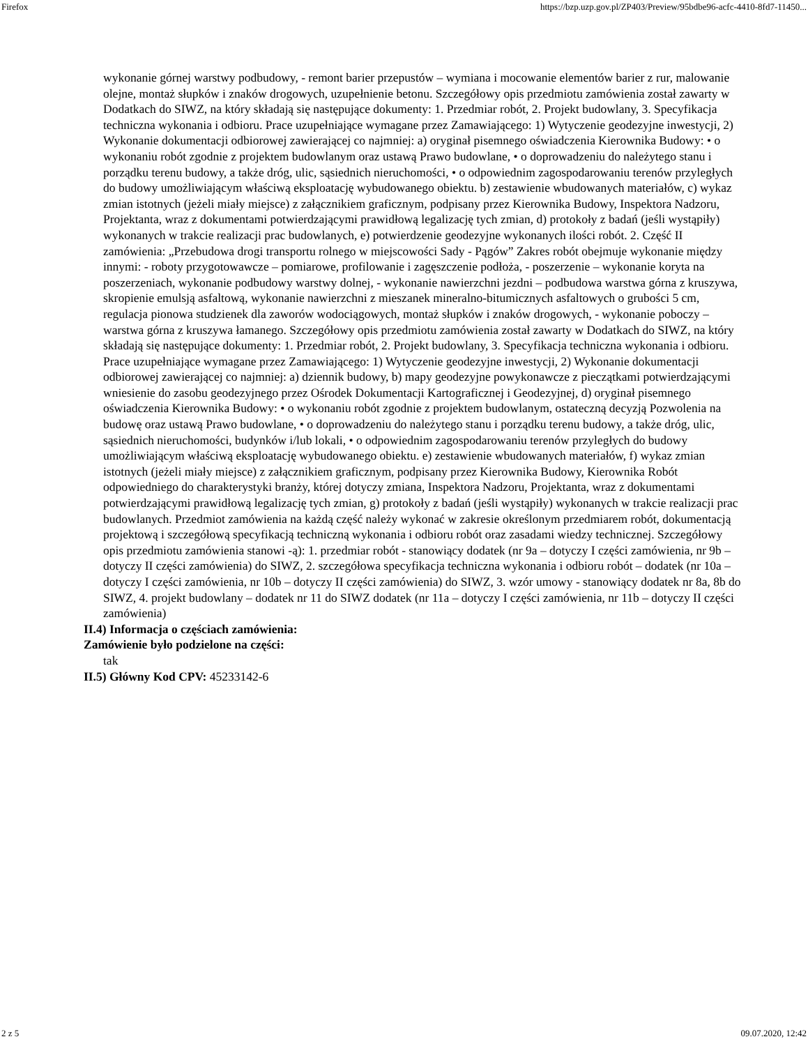Firefox https://bzp.uzp.gov.pl/ZP403/Preview/95bdbe96-acfc-4410-8fd7-11450...
wykonanie górnej warstwy podbudowy, - remont barier przepustów – wymiana i mocowanie elementów barier z rur, malowanie olejne, montaż słupków i znaków drogowych, uzupełnienie betonu. Szczegółowy opis przedmiotu zamówienia został zawarty w Dodatkach do SIWZ, na który składają się następujące dokumenty: 1. Przedmiar robót, 2. Projekt budowlany, 3. Specyfikacja techniczna wykonania i odbioru. Prace uzupełniające wymagane przez Zamawiającego: 1) Wytyczenie geodezyjne inwestycji, 2) Wykonanie dokumentacji odbiorowej zawierającej co najmniej: a) oryginał pisemnego oświadczenia Kierownika Budowy: • o wykonaniu robót zgodnie z projektem budowlanym oraz ustawą Prawo budowlane, • o doprowadzeniu do należytego stanu i porządku terenu budowy, a także dróg, ulic, sąsiednich nieruchomości, • o odpowiednim zagospodarowaniu terenów przyległych do budowy umożliwiającym właściwą eksploatację wybudowanego obiektu. b) zestawienie wbudowanych materiałów, c) wykaz zmian istotnych (jeżeli miały miejsce) z załącznikiem graficznym, podpisany przez Kierownika Budowy, Inspektora Nadzoru, Projektanta, wraz z dokumentami potwierdzającymi prawidłową legalizację tych zmian, d) protokoły z badań (jeśli wystąpiły) wykonanych w trakcie realizacji prac budowlanych, e) potwierdzenie geodezyjne wykonanych ilości robót. 2. Część II zamówienia: „Przebudowa drogi transportu rolnego w miejscowości Sady - Pągów” Zakres robót obejmuje wykonanie między innymi: - roboty przygotowawcze – pomiarowe, profilowanie i zagęszczenie podłoża, - poszerzenie – wykonanie koryta na poszerzeniach, wykonanie podbudowy warstwy dolnej, - wykonanie nawierzchni jezdni – podbudowa warstwa górna z kruszywa, skropienie emulsją asfaltową, wykonanie nawierzchni z mieszanek mineralno-bitumicznych asfaltowych o grubości 5 cm, regulacja pionowa studzienek dla zaworów wodociągowych, montaż słupków i znaków drogowych, - wykonanie poboczy – warstwa górna z kruszywa łamanego. Szczegółowy opis przedmiotu zamówienia został zawarty w Dodatkach do SIWZ, na który składają się następujące dokumenty: 1. Przedmiar robót, 2. Projekt budowlany, 3. Specyfikacja techniczna wykonania i odbioru. Prace uzupełniające wymagane przez Zamawiającego: 1) Wytyczenie geodezyjne inwestycji, 2) Wykonanie dokumentacji odbiorowej zawierającej co najmniej: a) dziennik budowy, b) mapy geodezyjne powykonawcze z pieczątkami potwierdzającymi wniesienie do zasobu geodezyjnego przez Ośrodek Dokumentacji Kartograficznej i Geodezyjnej, d) oryginał pisemnego oświadczenia Kierownika Budowy: • o wykonaniu robót zgodnie z projektem budowlanym, ostateczną decyzją Pozwolenia na budowę oraz ustawą Prawo budowlane, • o doprowadzeniu do należytego stanu i porządku terenu budowy, a także dróg, ulic, sąsiednich nieruchomości, budynków i/lub lokali, • o odpowiednim zagospodarowaniu terenów przyległych do budowy umożliwiającym właściwą eksploatację wybudowanego obiektu. e) zestawienie wbudowanych materiałów, f) wykaz zmian istotnych (jeżeli miały miejsce) z załącznikiem graficznym, podpisany przez Kierownika Budowy, Kierownika Robót odpowiedniego do charakterystyki branży, której dotyczy zmiana, Inspektora Nadzoru, Projektanta, wraz z dokumentami potwierdzającymi prawidłową legalizację tych zmian, g) protokoły z badań (jeśli wystąpiły) wykonanych w trakcie realizacji prac budowlanych. Przedmiot zamówienia na każdą część należy wykonać w zakresie określonym przedmiarem robót, dokumentacją projektową i szczegółową specyfikacją techniczną wykonania i odbioru robót oraz zasadami wiedzy technicznej. Szczegółowy opis przedmiotu zamówienia stanowi -ą): 1. przedmiar robót - stanowiący dodatek (nr 9a – dotyczy I części zamówienia, nr 9b – dotyczy II części zamówienia) do SIWZ, 2. szczegółowa specyfikacja techniczna wykonania i odbioru robót – dodatek (nr 10a – dotyczy I części zamówienia, nr 10b – dotyczy II części zamówienia) do SIWZ, 3. wzór umowy - stanowiący dodatek nr 8a, 8b do SIWZ, 4. projekt budowlany – dodatek nr 11 do SIWZ dodatek (nr 11a – dotyczy I części zamówienia, nr 11b – dotyczy II części zamówienia)
II.4) Informacja o częściach zamówienia:
Zamówienie było podzielone na części:
tak
II.5) Główny Kod CPV: 45233142-6
2 z 5 09.07.2020, 12:42